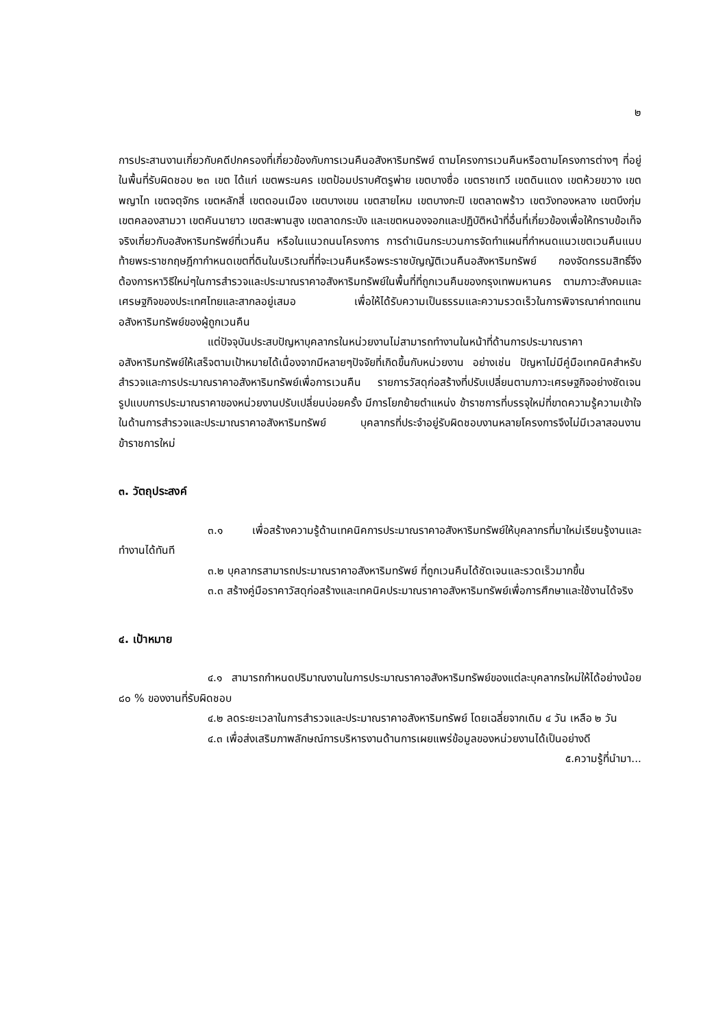๒
การประสานงานเกี่ยวกับคดีปกครองที่เกี่ยวข้องกับการเวนคืนอสังหาริมทรัพย์ ตามโครงการเวนคืนหรือตามโครงการต่างๆ ที่อยู่ในพื้นที่รับผิดชอบ ๒๓ เขต ได้แก่ เขตพระนคร เขตป้อมปราบศัตรูพ่าย เขตบางซื่อ เขตราชเทวี เขตดินแดง เขตห้วยขวาง เขตพญาไท เขตจตุจักร เขตหลักสี่ เขตดอนเมือง เขตบางเขน เขตสายไหม เขตบางกะปิ เขตลาดพร้าว เขตวังทองหลาง เขตบึงกุ่ม เขตคลองสามวา เขตคันนายาว เขตสะพานสูง เขตลาดกระบัง และเขตหนองจอกและปฏิบัติหน้าที่อื่นที่เกี่ยวข้องเพื่อให้ทราบข้อเท็จจริงเกี่ยวกับอสังหาริมทรัพย์ที่เวนคืน หรือในแนวถนนโครงการ การดำเนินกระบวนการจัดทำแผนที่กำหนดแนวเขตเวนคืนแนบท้ายพระราชกฤษฎีกากำหนดเขตที่ดินในบริเวณที่ที่จะเวนคืนหรือพระราชบัญญัติเวนคืนอสังหาริมทรัพย์ กองจัดกรรมสิทธิ์จึงต้องการหาวิธีใหม่ๆในการสำรวจและประมาณราคาอสังหาริมทรัพย์ในพื้นที่ที่ถูกเวนคืนของกรุงเทพมหานคร ตามภาวะสังคมและเศรษฐกิจของประเทศไทยและสากลอยู่เสมอ เพื่อให้ได้รับความเป็นธรรมและความรวดเร็วในการพิจารณาค่าทดแทนอสังหาริมทรัพย์ของผู้ถูกเวนคืน
แต่ปัจจุบันประสบปัญหาบุคลากรในหน่วยงานไม่สามารถทำงานในหน้าที่ด้านการประมาณราคาอสังหาริมทรัพย์ให้เสร็จตามเป้าหมายได้เนื่องจากมีหลายๆปัจจัยที่เกิดขึ้นกับหน่วยงาน อย่างเช่น ปัญหาไม่มีคู่มือเทคนิคสำหรับสำรวจและการประมาณราคาอสังหาริมทรัพย์เพื่อการเวนคืน รายการวัสดุก่อสร้างที่ปรับเปลี่ยนตามภาวะเศรษฐกิจอย่างชัดเจน รูปแบบการประมาณราคาของหน่วยงานปรับเปลี่ยนบ่อยครั้ง มีการโยกย้ายตำแหน่ง ข้าราชการที่บรรจุใหม่ที่ขาดความรู้ความเข้าใจในด้านการสำรวจและประมาณราคาอสังหาริมทรัพย์ บุคลากรที่ประจำอยู่รับผิดชอบงานหลายโครงการจึงไม่มีเวลาสอนงานข้าราชการใหม่
๓. วัตถุประสงค์
๓.๑ เพื่อสร้างความรู้ด้านเทคนิคการประมาณราคาอสังหาริมทรัพย์ให้บุคลากรที่มาใหม่เรียนรู้งานและทำงานได้ทันที
๓.๒ บุคลากรสามารถประมาณราคาอสังหาริมทรัพย์ ที่ถูกเวนคืนได้ชัดเจนและรวดเร็วมากขึ้น
๓.๓ สร้างคู่มือราคาวัสดุก่อสร้างและเทคนิคประมาณราคาอสังหาริมทรัพย์เพื่อการศึกษาและใช้งานได้จริง
๔. เป้าหมาย
๔.๑ สามารถกำหนดปริมาณงานในการประมาณราคาอสังหาริมทรัพย์ของแต่ละบุคลากรใหม่ให้ได้อย่างน้อย ๘๐ % ของงานที่รับผิดชอบ
๔.๒ ลดระยะเวลาในการสำรวจและประมาณราคาอสังหาริมทรัพย์ โดยเฉลี่ยจากเดิม ๔ วัน เหลือ ๒ วัน
๔.๓ เพื่อส่งเสริมภาพลักษณ์การบริหารงานด้านการเผยแพร่ข้อมูลของหน่วยงานได้เป็นอย่างดี
๕.ความรู้ที่นำมา...